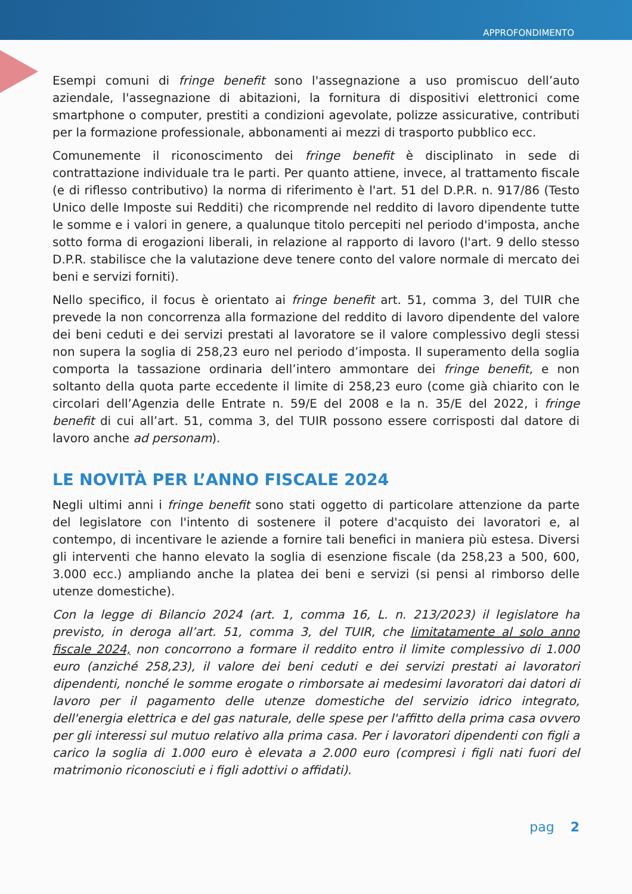APPROFONDIMENTO
Esempi comuni di fringe benefit sono l'assegnazione a uso promiscuo dell’auto aziendale, l'assegnazione di abitazioni, la fornitura di dispositivi elettronici come smartphone o computer, prestiti a condizioni agevolate, polizze assicurative, contributi per la formazione professionale, abbonamenti ai mezzi di trasporto pubblico ecc.
Comunemente il riconoscimento dei fringe benefit è disciplinato in sede di contrattazione individuale tra le parti. Per quanto attiene, invece, al trattamento fiscale (e di riflesso contributivo) la norma di riferimento è l'art. 51 del D.P.R. n. 917/86 (Testo Unico delle Imposte sui Redditi) che ricomprende nel reddito di lavoro dipendente tutte le somme e i valori in genere, a qualunque titolo percepiti nel periodo d'imposta, anche sotto forma di erogazioni liberali, in relazione al rapporto di lavoro (l'art. 9 dello stesso D.P.R. stabilisce che la valutazione deve tenere conto del valore normale di mercato dei beni e servizi forniti).
Nello specifico, il focus è orientato ai fringe benefit art. 51, comma 3, del TUIR che prevede la non concorrenza alla formazione del reddito di lavoro dipendente del valore dei beni ceduti e dei servizi prestati al lavoratore se il valore complessivo degli stessi non supera la soglia di 258,23 euro nel periodo d’imposta. Il superamento della soglia comporta la tassazione ordinaria dell’intero ammontare dei fringe benefit, e non soltanto della quota parte eccedente il limite di 258,23 euro (come già chiarito con le circolari dell’Agenzia delle Entrate n. 59/E del 2008 e la n. 35/E del 2022, i fringe benefit di cui all’art. 51, comma 3, del TUIR possono essere corrisposti dal datore di lavoro anche ad personam).
LE NOVITÀ PER L’ANNO FISCALE 2024
Negli ultimi anni i fringe benefit sono stati oggetto di particolare attenzione da parte del legislatore con l'intento di sostenere il potere d'acquisto dei lavoratori e, al contempo, di incentivare le aziende a fornire tali benefici in maniera più estesa. Diversi gli interventi che hanno elevato la soglia di esenzione fiscale (da 258,23 a 500, 600, 3.000 ecc.) ampliando anche la platea dei beni e servizi (si pensi al rimborso delle utenze domestiche).
Con la legge di Bilancio 2024 (art. 1, comma 16, L. n. 213/2023) il legislatore ha previsto, in deroga all’art. 51, comma 3, del TUIR, che limitatamente al solo anno fiscale 2024, non concorrono a formare il reddito entro il limite complessivo di 1.000 euro (anziché 258,23), il valore dei beni ceduti e dei servizi prestati ai lavoratori dipendenti, nonché le somme erogate o rimborsate ai medesimi lavoratori dai datori di lavoro per il pagamento delle utenze domestiche del servizio idrico integrato, dell'energia elettrica e del gas naturale, delle spese per l'affitto della prima casa ovvero per gli interessi sul mutuo relativo alla prima casa. Per i lavoratori dipendenti con figli a carico la soglia di 1.000 euro è elevata a 2.000 euro (compresi i figli nati fuori del matrimonio riconosciuti e i figli adottivi o affidati).
pag 2